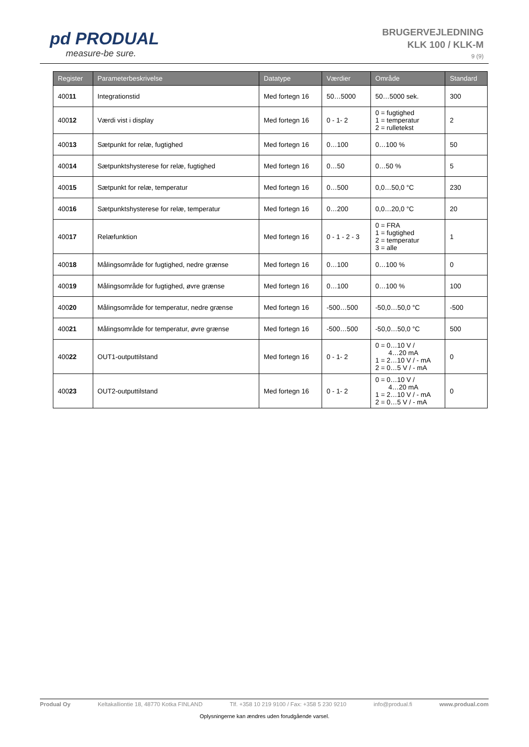pd PRODUAL
measure-be sure.
BRUGERVEJLEDNING
KLK 100 / KLK-M
9 (9)
| Register | Parameterbeskrivelse | Datatype | Værdier | Område | Standard |
| --- | --- | --- | --- | --- | --- |
| 400 11 | Integrationstid | Med fortegn 16 | 50…5000 | 50…5000 sek. | 300 |
| 400 12 | Værdi vist i display | Med fortegn 16 | 0 - 1- 2 | 0 = fugtighed 1 = temperatur 2 = rulletekst | 2 |
| 400 13 | Sætpunkt for relæ, fugtighed | Med fortegn 16 | 0…100 | 0…100 % | 50 |
| 400 14 | Sætpunktshysterese for relæ, fugtighed | Med fortegn 16 | 0…50 | 0…50 % | 5 |
| 400 15 | Sætpunkt for relæ, temperatur | Med fortegn 16 | 0…500 | 0,0…50,0 °C | 230 |
| 400 16 | Sætpunktshysterese for relæ, temperatur | Med fortegn 16 | 0…200 | 0,0…20,0 °C | 20 |
| 400 17 | Relæfunktion | Med fortegn 16 | 0 - 1 - 2 - 3 | 0 = FRA 1 = fugtighed 2 = temperatur 3 = alle | 1 |
| 400 18 | Målingsområde for fugtighed, nedre grænse | Med fortegn 16 | 0…100 | 0…100 % | 0 |
| 400 19 | Målingsområde for fugtighed, øvre grænse | Med fortegn 16 | 0…100 | 0…100 % | 100 |
| 400 20 | Målingsområde for temperatur, nedre grænse | Med fortegn 16 | -500…500 | -50,0…50,0 °C | -500 |
| 400 21 | Målingsområde for temperatur, øvre grænse | Med fortegn 16 | -500…500 | -50,0…50,0 °C | 500 |
| 400 22 | OUT1-outputtilstand | Med fortegn 16 | 0 - 1- 2 | 0 = 0…10 V / 4…20 mA 1 = 2…10 V / - mA 2 = 0…5 V / - mA | 0 |
| 400 23 | OUT2-outputtilstand | Med fortegn 16 | 0 - 1- 2 | 0 = 0…10 V / 4…20 mA 1 = 2…10 V / - mA 2 = 0…5 V / - mA | 0 |
Produal Oy Keltakalliontie 18, 48770 Kotka FINLAND Tlf. +358 10 219 9100 / Fax: +358 5 230 9210 info@produal.fi www.produal.com
Oplysningerne kan ændres uden forudgående varsel.